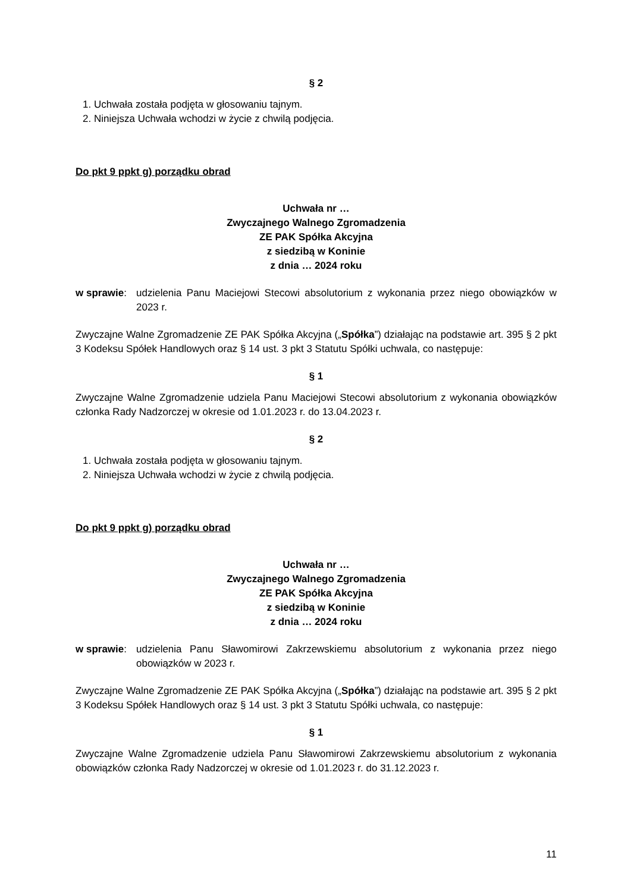§ 2
1. Uchwała została podjęta w głosowaniu tajnym.
2. Niniejsza Uchwała wchodzi w życie z chwilą podjęcia.
Do pkt 9 ppkt g) porządku obrad
Uchwała nr …
Zwyczajnego Walnego Zgromadzenia
ZE PAK Spółka Akcyjna
z siedzibą w Koninie
z dnia … 2024 roku
w sprawie: udzielenia Panu Maciejowi Stecowi absolutorium z wykonania przez niego obowiązków w 2023 r.
Zwyczajne Walne Zgromadzenie ZE PAK Spółka Akcyjna („Spółka”) działając na podstawie art. 395 § 2 pkt 3 Kodeksu Spółek Handlowych oraz § 14 ust. 3 pkt 3 Statutu Spółki uchwala, co następuje:
§ 1
Zwyczajne Walne Zgromadzenie udziela Panu Maciejowi Stecowi absolutorium z wykonania obowiązków członka Rady Nadzorczej w okresie od 1.01.2023 r. do 13.04.2023 r.
§ 2
1. Uchwała została podjęta w głosowaniu tajnym.
2. Niniejsza Uchwała wchodzi w życie z chwilą podjęcia.
Do pkt 9 ppkt g) porządku obrad
Uchwała nr …
Zwyczajnego Walnego Zgromadzenia
ZE PAK Spółka Akcyjna
z siedzibą w Koninie
z dnia … 2024 roku
w sprawie: udzielenia Panu Sławomirowi Zakrzewskiemu absolutorium z wykonania przez niego obowiązków w 2023 r.
Zwyczajne Walne Zgromadzenie ZE PAK Spółka Akcyjna („Spółka”) działając na podstawie art. 395 § 2 pkt 3 Kodeksu Spółek Handlowych oraz § 14 ust. 3 pkt 3 Statutu Spółki uchwala, co następuje:
§ 1
Zwyczajne Walne Zgromadzenie udziela Panu Sławomirowi Zakrzewskiemu absolutorium z wykonania obowiązków członka Rady Nadzorczej w okresie od 1.01.2023 r. do 31.12.2023 r.
11